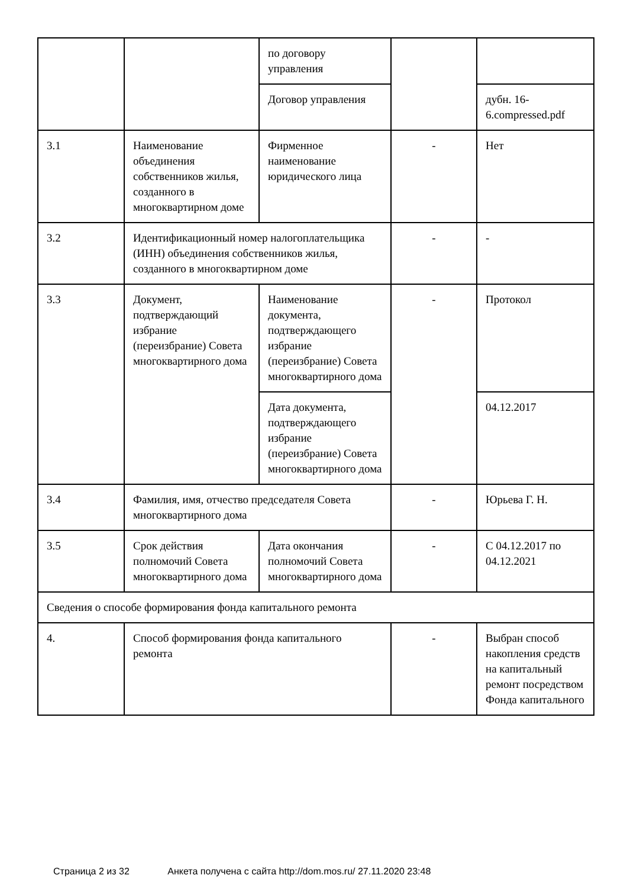| | | по договору управления | | |
| | | Договор управления | | дубн. 16-6.compressed.pdf |
| 3.1 | Наименование объединения собственников жилья, созданного в многоквартирном доме | Фирменное наименование юридического лица | - | Нет |
| 3.2 | Идентификационный номер налогоплательщика (ИНН) объединения собственников жилья, созданного в многоквартирном доме | | - | - |
| 3.3 | Документ, подтверждающий избрание (переизбрание) Совета многоквартирного дома | Наименование документа, подтверждающего избрание (переизбрание) Совета многоквартирного дома | - | Протокол |
| | | Дата документа, подтверждающего избрание (переизбрание) Совета многоквартирного дома | | 04.12.2017 |
| 3.4 | Фамилия, имя, отчество председателя Совета многоквартирного дома | | - | Юрьева Г. Н. |
| 3.5 | Срок действия полномочий Совета многоквартирного дома | Дата окончания полномочий Совета многоквартирного дома | - | С 04.12.2017 по 04.12.2021 |
| Сведения о способе формирования фонда капитального ремонта | | | | |
| 4. | Способ формирования фонда капитального ремонта | | - | Выбран способ накопления средств на капитальный ремонт посредством Фонда капитального |
Страница 2 из 32 Анкета получена с сайта http://dom.mos.ru/ 27.11.2020 23:48